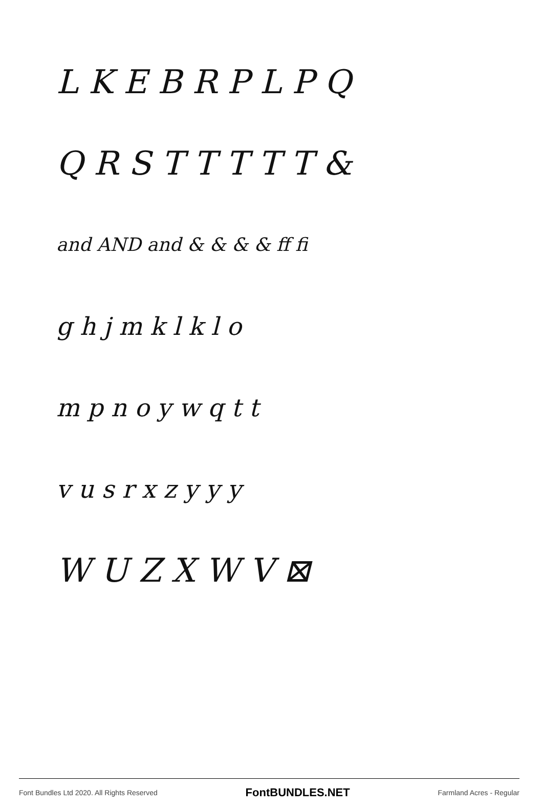L K E B R P L P Q
Q R S T T T T T &
and AND and & & & & ff fi
g h j m k l k l o
m p n o y w q t t
v u s r x z y y y
W U Z X W V ⊠
Font Bundles Ltd 2020. All Rights Reserved FontBUNDLES.NET Farmland Acres - Regular